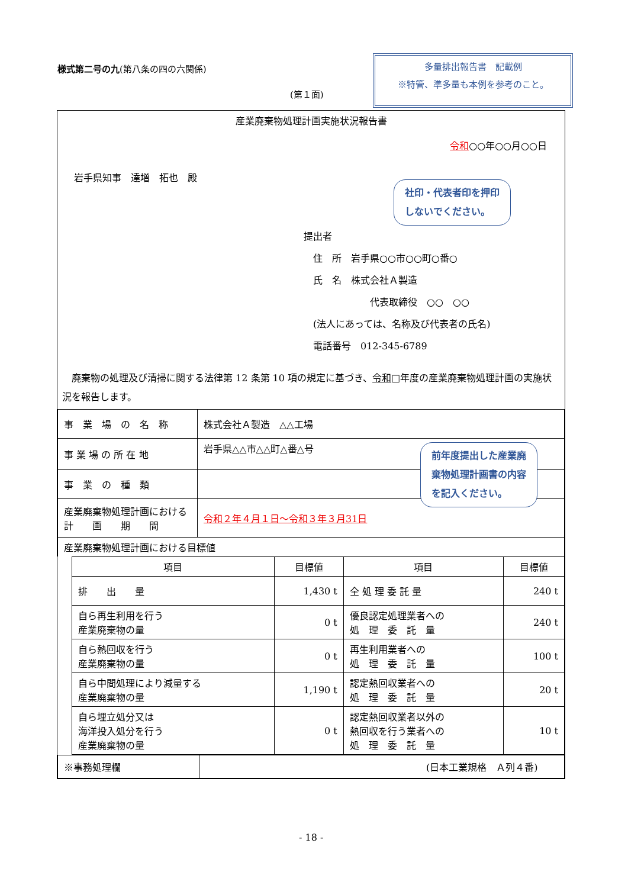様式第二号の九(第八条の四の六関係)
多量排出報告書　記載例
※特管、準多量も本例を参考のこと。
(第１面)
産業廃棄物処理計画実施状況報告書
令和○○年○○月○○日
岩手県知事　達増　拓也　殿
社印・代表者印を押印
しないでください。
提出者
　住　所　岩手県○○市○○町○番○
　氏　名　株式会社Ａ製造
　　　　　　　代表取締役　○○　○○
　(法人にあっては、名称及び代表者の氏名)
　電話番号　012-345-6789
　廃棄物の処理及び清掃に関する法律第 12 条第 10 項の規定に基づき、令和□年度の産業廃棄物処理計画の実施状況を報告します。
| 事 業 場 の 名 称 | 株式会社Ａ製造 △△工場 |
| 事 業 場 の 所 在 地 | 岩手県△△市△△町△番△号 |
| 事 業 の 種 類 | |
| 産業廃棄物処理計画における 計 画 期 間 | 令和２年４月１日～令和３年３月31日 |
| 産業廃棄物処理計画における目標値 | |
前年度提出した産業廃
棄物処理計画書の内容
を記入ください。
| 項目 | 目標値 | 項目 | 目標値 |
| --- | --- | --- | --- |
| 排 出 量 | 1,430 t | 全 処 理 委 託 量 | 240 t |
| 自ら再生利用を行う 産業廃棄物の量 | 0 t | 優良認定処理業者への 処 理 委 託 量 | 240 t |
| 自ら熱回収を行う 産業廃棄物の量 | 0 t | 再生利用業者への 処 理 委 託 量 | 100 t |
| 自ら中間処理により減量する 産業廃棄物の量 | 1,190 t | 認定熱回収業者への 処 理 委 託 量 | 20 t |
| 自ら埋立処分又は 海洋投入処分を行う 産業廃棄物の量 | 0 t | 認定熱回収業者以外の 熱回収を行う業者への 処 理 委 託 量 | 10 t |
| ※事務処理欄 | |
(日本工業規格　Ａ列４番)
- 18 -